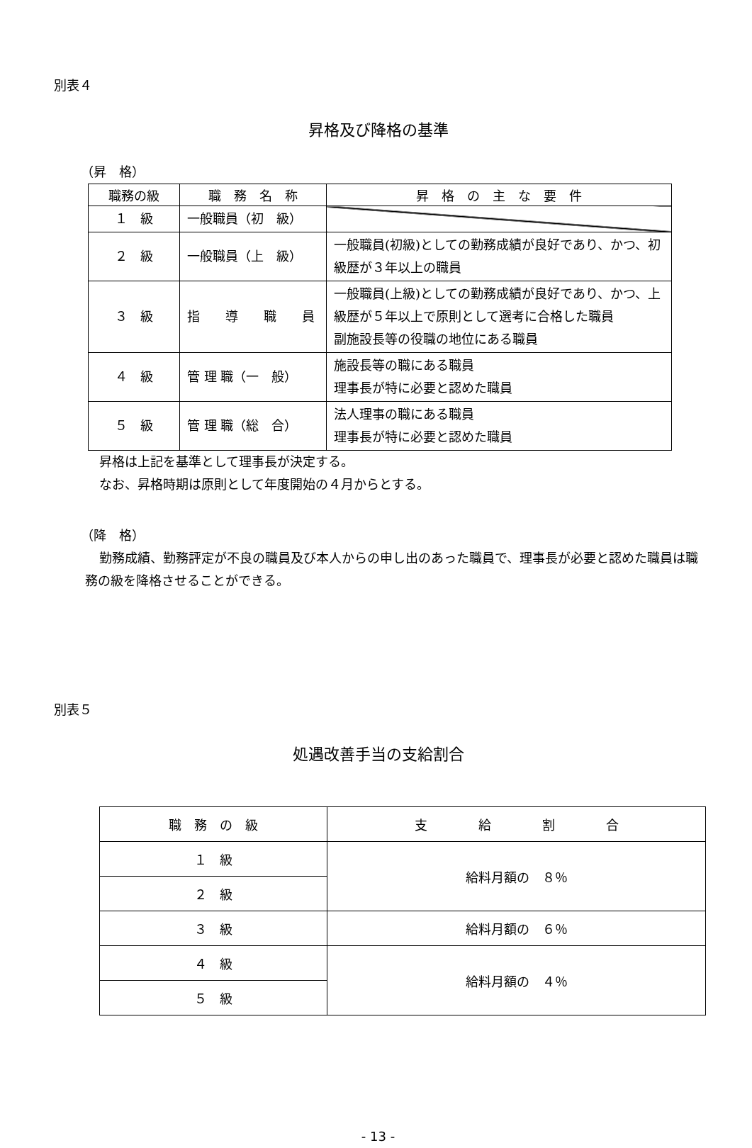別表４
昇格及び降格の基準
（昇　格）
| 職務の級 | 職 務 名 称 | 昇 格 の 主 な 要 件 |
| --- | --- | --- |
| １ 級 | 一般職員（初 級） | |
| ２ 級 | 一般職員（上 級） | 一般職員(初級)としての勤務成績が良好であり、かつ、初級歴が３年以上の職員 |
| ３ 級 | 指 導 職 員 | 一般職員(上級)としての勤務成績が良好であり、かつ、上級歴が５年以上で原則として選考に合格した職員 副施設長等の役職の地位にある職員 |
| ４ 級 | 管 理 職（一 般） | 施設長等の職にある職員 理事長が特に必要と認めた職員 |
| ５ 級 | 管 理 職（総 合） | 法人理事の職にある職員 理事長が特に必要と認めた職員 |
昇格は上記を基準として理事長が決定する。
なお、昇格時期は原則として年度開始の４月からとする。
（降　格）
勤務成績、勤務評定が不良の職員及び本人からの申し出のあった職員で、理事長が必要と認めた職員は職務の級を降格させることができる。
別表５
処遇改善手当の支給割合
| 職 務 の 級 | 支 給 割 合 |
| --- | --- |
| １ 級 | 給料月額の ８％ |
| ２ 級 | |
| ３ 級 | 給料月額の ６％ |
| ４ 級 | 給料月額の ４％ |
| ５ 級 | |
- 13 -